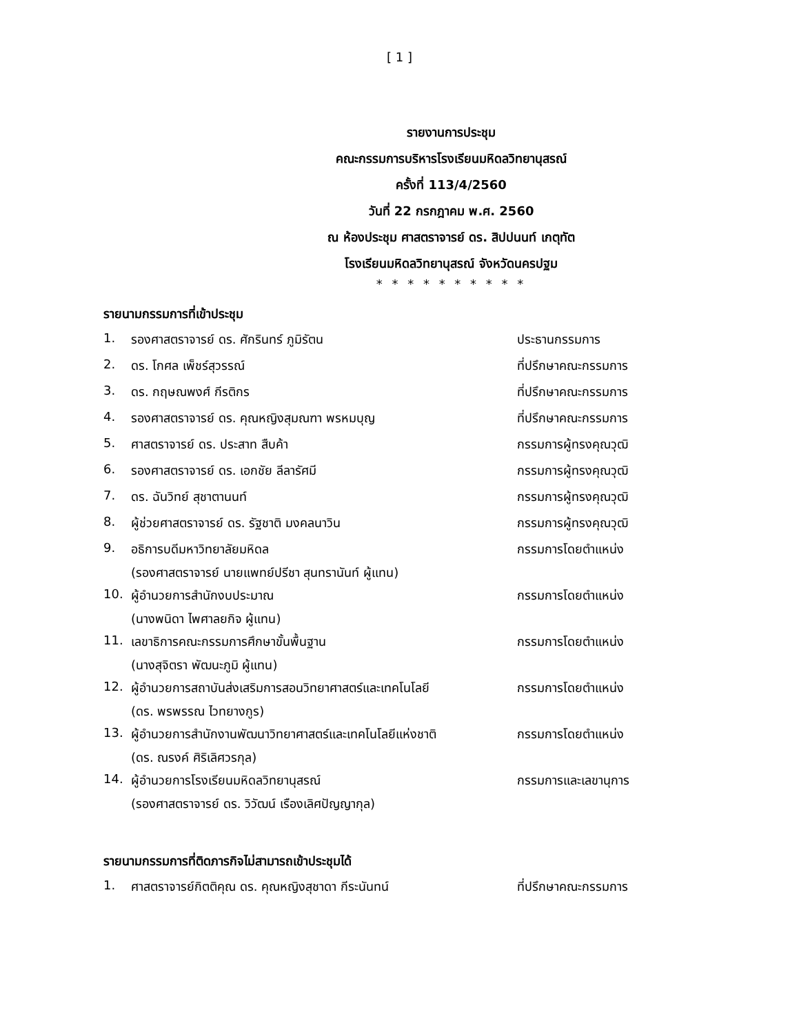[ 1 ]
รายงานการประชุม
คณะกรรมการบริหารโรงเรียนมหิดลวิทยานุสรณ์
ครั้งที่ 113/4/2560
วันที่ 22 กรกฎาคม พ.ศ. 2560
ณ ห้องประชุม ศาสตราจารย์ ดร. สิปปนนท์ เกตุทัต
โรงเรียนมหิดลวิทยานุสรณ์ จังหวัดนครปฐม
* * * * * * * * * *
รายนามกรรมการที่เข้าประชุม
| 1. | รองศาสตราจารย์ ดร. ศักรินทร์ ภูมิรัตน | ประธานกรรมการ |
| 2. | ดร. โกศล เพ็ชร์สุวรรณ์ | ที่ปรึกษาคณะกรรมการ |
| 3. | ดร. กฤษณพงศ์ กีรติกร | ที่ปรึกษาคณะกรรมการ |
| 4. | รองศาสตราจารย์ ดร. คุณหญิงสุมณฑา พรหมบุญ | ที่ปรึกษาคณะกรรมการ |
| 5. | ศาสตราจารย์ ดร. ประสาท สืบค้า | กรรมการผู้ทรงคุณวุฒิ |
| 6. | รองศาสตราจารย์ ดร. เอกชัย ลีลารัศมี | กรรมการผู้ทรงคุณวุฒิ |
| 7. | ดร. ฉันวิทย์ สุชาตานนท์ | กรรมการผู้ทรงคุณวุฒิ |
| 8. | ผู้ช่วยศาสตราจารย์ ดร. รัฐชาติ มงคลนาวิน | กรรมการผู้ทรงคุณวุฒิ |
| 9. | อธิการบดีมหาวิทยาลัยมหิดล (รองศาสตราจารย์ นายแพทย์ปรีชา สุนทรานันท์ ผู้แทน) | กรรมการโดยตำแหน่ง |
| 10. | ผู้อำนวยการสำนักงบประมาณ (นางพนิดา ไพศาลยกิจ ผู้แทน) | กรรมการโดยตำแหน่ง |
| 11. | เลขาธิการคณะกรรมการศึกษาขั้นพื้นฐาน (นางสุจิตรา พัฒนะภูมิ ผู้แทน) | กรรมการโดยตำแหน่ง |
| 12. | ผู้อำนวยการสถาบันส่งเสริมการสอนวิทยาศาสตร์และเทคโนโลยี (ดร. พรพรรณ ไวทยางกูร) | กรรมการโดยตำแหน่ง |
| 13. | ผู้อำนวยการสำนักงานพัฒนาวิทยาศาสตร์และเทคโนโลยีแห่งชาติ (ดร. ณรงค์ ศิริเลิศวรกุล) | กรรมการโดยตำแหน่ง |
| 14. | ผู้อำนวยการโรงเรียนมหิดลวิทยานุสรณ์ (รองศาสตราจารย์ ดร. วิวัฒน์ เรืองเลิศปัญญากุล) | กรรมการและเลขานุการ |
รายนามกรรมการที่ติดภารกิจไม่สามารถเข้าประชุมได้
| 1. | ศาสตราจารย์กิตติคุณ ดร. คุณหญิงสุชาดา กีระนันทน์ | ที่ปรึกษาคณะกรรมการ |